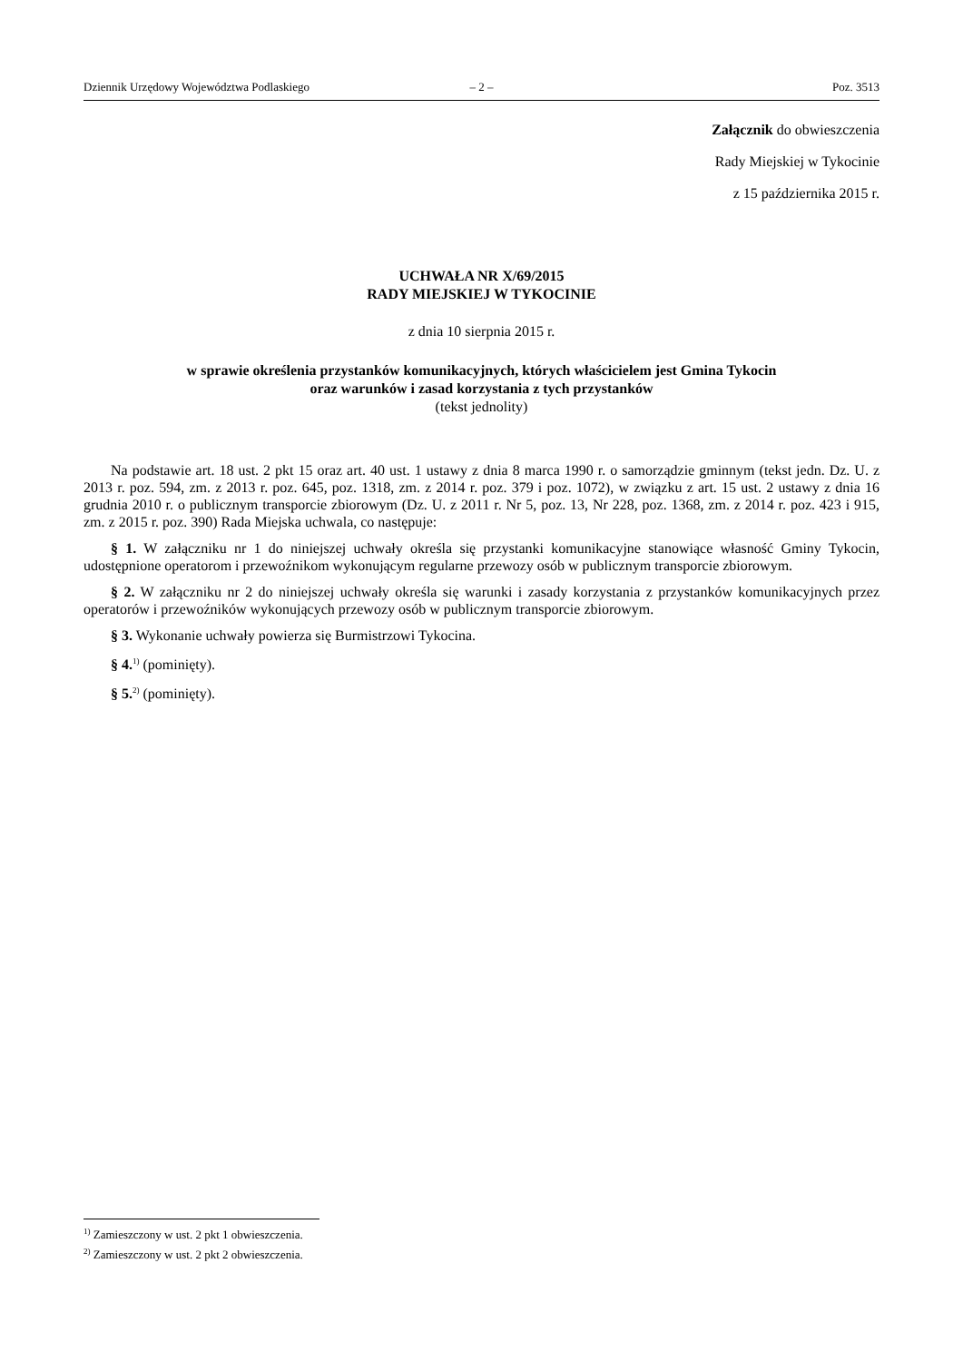Dziennik Urzędowy Województwa Podlaskiego – 2 – Poz. 3513
Załącznik do obwieszczenia
Rady Miejskiej w Tykocinie
z 15 października 2015 r.
UCHWAŁA NR X/69/2015
RADY MIEJSKIEJ W TYKOCINIE
z dnia 10 sierpnia 2015 r.
w sprawie określenia przystanków komunikacyjnych, których właścicielem jest Gmina Tykocin
oraz warunków i zasad korzystania z tych przystanków
(tekst jednolity)
Na podstawie art. 18 ust. 2 pkt 15 oraz art. 40 ust. 1 ustawy z dnia 8 marca 1990 r. o samorządzie gminnym (tekst jedn. Dz. U. z 2013 r. poz. 594, zm. z 2013 r. poz. 645, poz. 1318, zm. z 2014 r. poz. 379 i poz. 1072), w związku z art. 15 ust. 2 ustawy z dnia 16 grudnia 2010 r. o publicznym transporcie zbiorowym (Dz. U. z 2011 r. Nr 5, poz. 13, Nr 228, poz. 1368, zm. z 2014 r. poz. 423 i 915, zm. z 2015 r. poz. 390) Rada Miejska uchwala, co następuje:
§ 1. W załączniku nr 1 do niniejszej uchwały określa się przystanki komunikacyjne stanowiące własność Gminy Tykocin, udostępnione operatorom i przewoźnikom wykonującym regularne przewozy osób w publicznym transporcie zbiorowym.
§ 2. W załączniku nr 2 do niniejszej uchwały określa się warunki i zasady korzystania z przystanków komunikacyjnych przez operatorów i przewoźników wykonujących przewozy osób w publicznym transporcie zbiorowym.
§ 3. Wykonanie uchwały powierza się Burmistrzowi Tykocina.
§ 4.<sup>1)</sup> (pominięty).
§ 5.<sup>2)</sup> (pominięty).
<sup>1)</sup> Zamieszczony w ust. 2 pkt 1 obwieszczenia.
<sup>2)</sup> Zamieszczony w ust. 2 pkt 2 obwieszczenia.